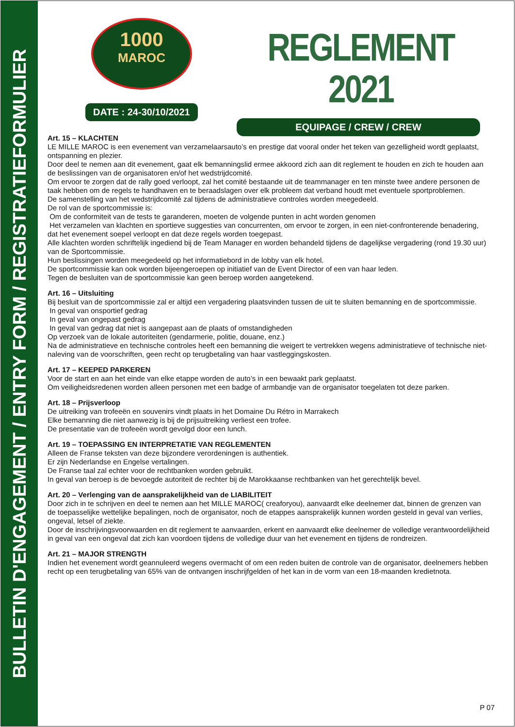BULLETIN D'ENGAGEMENT / ENTRY FORM / REGISTRATIEFORMULIER
1000
MAROC
DATE : 24-30/10/2021
REGLEMENT 2021
EQUIPAGE / CREW / CREW
Art. 15 – KLACHTEN
LE MILLE MAROC is een evenement van verzamelaarsauto’s en prestige dat vooral onder het teken van gezelligheid wordt geplaatst, ontspanning en plezier.
Door deel te nemen aan dit evenement, gaat elk bemanningslid ermee akkoord zich aan dit reglement te houden en zich te houden aan de beslissingen van de organisatoren en/of het wedstrijdcomité.
Om ervoor te zorgen dat de rally goed verloopt, zal het comité bestaande uit de teammanager en ten minste twee andere personen de taak hebben om de regels te handhaven en te beraadslagen over elk probleem dat verband houdt met eventuele sportproblemen.
De samenstelling van het wedstrijdcomité zal tijdens de administratieve controles worden meegedeeld.
De rol van de sportcommissie is:
Om de conformiteit van de tests te garanderen, moeten de volgende punten in acht worden genomen
Het verzamelen van klachten en sportieve suggesties van concurrenten, om ervoor te zorgen, in een niet-confronterende benadering, dat het evenement soepel verloopt en dat deze regels worden toegepast.
Alle klachten worden schriftelijk ingediend bij de Team Manager en worden behandeld tijdens de dagelijkse vergadering (rond 19.30 uur) van de Sportcommissie.
Hun beslissingen worden meegedeeld op het informatiebord in de lobby van elk hotel.
De sportcommissie kan ook worden bijeengeroepen op initiatief van de Event Director of een van haar leden.
Tegen de besluiten van de sportcommissie kan geen beroep worden aangetekend.
Art. 16 – Uitsluiting
Bij besluit van de sportcommissie zal er altijd een vergadering plaatsvinden tussen de uit te sluiten bemanning en de sportcommissie.
In geval van onsportief gedrag
In geval van ongepast gedrag
In geval van gedrag dat niet is aangepast aan de plaats of omstandigheden
Op verzoek van de lokale autoriteiten (gendarmerie, politie, douane, enz.)
Na de administratieve en technische controles heeft een bemanning die weigert te vertrekken wegens administratieve of technische niet-naleving van de voorschriften, geen recht op terugbetaling van haar vastleggingskosten.
Art. 17 – KEEPED PARKEREN
Voor de start en aan het einde van elke etappe worden de auto’s in een bewaakt park geplaatst.
Om veiligheidsredenen worden alleen personen met een badge of armbandje van de organisator toegelaten tot deze parken.
Art. 18 – Prijsverloop
De uitreiking van trofeeën en souvenirs vindt plaats in het Domaine Du Rétro in Marrakech
Elke bemanning die niet aanwezig is bij de prijsuitreiking verliest een trofee.
De presentatie van de trofeeën wordt gevolgd door een lunch.
Art. 19 – TOEPASSING EN INTERPRETATIE VAN REGLEMENTEN
Alleen de Franse teksten van deze bijzondere verordeningen is authentiek.
Er zijn Nederlandse en Engelse vertalingen.
De Franse taal zal echter voor de rechtbanken worden gebruikt.
In geval van beroep is de bevoegde autoriteit de rechter bij de Marokkaanse rechtbanken van het gerechtelijk bevel.
Art. 20 – Verlenging van de aansprakelijkheid van de LIABILITEIT
Door zich in te schrijven en deel te nemen aan het MILLE MAROC( creaforyou), aanvaardt elke deelnemer dat, binnen de grenzen van de toepasselijke wettelijke bepalingen, noch de organisator, noch de etappes aansprakelijk kunnen worden gesteld in geval van verlies, ongeval, letsel of ziekte.
Door de inschrijvingsvoorwaarden en dit reglement te aanvaarden, erkent en aanvaardt elke deelnemer de volledige verantwoordelijkheid in geval van een ongeval dat zich kan voordoen tijdens de volledige duur van het evenement en tijdens de rondreizen.
Art. 21 – MAJOR STRENGTH
Indien het evenement wordt geannuleerd wegens overmacht of om een reden buiten de controle van de organisator, deelnemers hebben recht op een terugbetaling van 65% van de ontvangen inschrijfgelden of het kan in de vorm van een 18-maanden kredietnota.
P 07